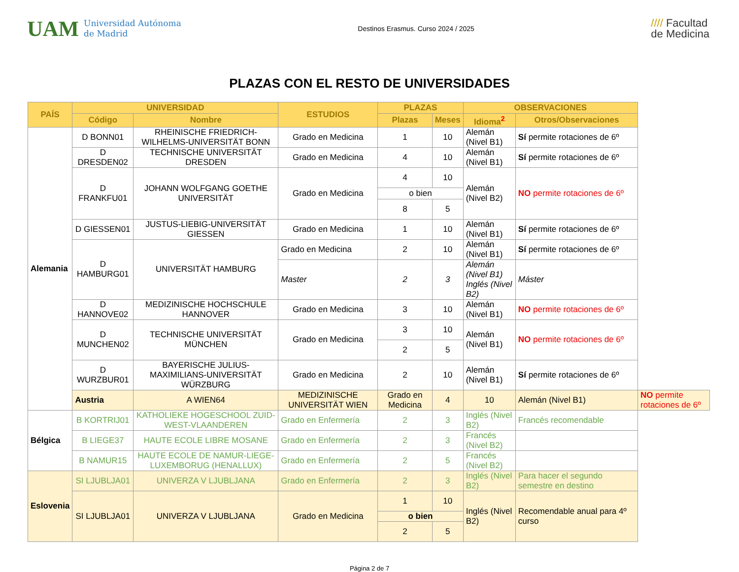UAM Universidad Autónoma
de Madrid
Destinos Erasmus. Curso 2024 / 2025
//// Facultad
de Medicina
PLAZAS CON EL RESTO DE UNIVERSIDADES
| PAÍS | UNIVERSIDAD | | ESTUDIOS | PLAZAS | | OBSERVACIONES | | |
| --- | --- | --- | --- | --- | --- | --- | --- | --- |
| | Código | Nombre | | Plazas | Meses | Idioma<sup>2</sup> | Otros/Observaciones | |
| Alemania | D BONN01 | RHEINISCHE FRIEDRICH-WILHELMS-UNIVERSITÄT BONN | Grado en Medicina | 1 | 10 | Alemán (Nivel B1) | Sí permite rotaciones de 6º | |
| | D DRESDEN02 | TECHNISCHE UNIVERSITÄT DRESDEN | Grado en Medicina | 4 | 10 | Alemán (Nivel B1) | Sí permite rotaciones de 6º | |
| | D FRANKFU01 | JOHANN WOLFGANG GOETHE UNIVERSITÄT | Grado en Medicina | 4 | 10 | Alemán (Nivel B2) | NO permite rotaciones de 6º | |
| | | | | o bien | | | | |
| | | | | 8 | 5 | | | |
| | D GIESSEN01 | JUSTUS-LIEBIG-UNIVERSITÄT GIESSEN | Grado en Medicina | 1 | 10 | Alemán (Nivel B1) | Sí permite rotaciones de 6º | |
| | D HAMBURG01 | UNIVERSITÄT HAMBURG | Grado en Medicina | 2 | 10 | Alemán (Nivel B1) | Sí permite rotaciones de 6º | |
| | | | Master | 2 | 3 | Alemán (Nivel B1) Inglés (Nivel B2) | Máster | |
| | D HANNOVE02 | MEDIZINISCHE HOCHSCHULE HANNOVER | Grado en Medicina | 3 | 10 | Alemán (Nivel B1) | NO permite rotaciones de 6º | |
| | D MUNCHEN02 | TECHNISCHE UNIVERSITÄT MÜNCHEN | Grado en Medicina | 3 | 10 | Alemán (Nivel B1) | NO permite rotaciones de 6º | |
| | | | | 2 | 5 | | | |
| | D WURZBUR01 | BAYERISCHE JULIUS-MAXIMILIANS-UNIVERSITÄT WÜRZBURG | Grado en Medicina | 2 | 10 | Alemán (Nivel B1) | Sí permite rotaciones de 6º | |
| | Austria | A WIEN64 | MEDIZINISCHE UNIVERSITÄT WIEN | Grado en Medicina | 4 | 10 | Alemán (Nivel B1) | NO permite rotaciones de 6º |
| Bélgica | B KORTRIJ01 | KATHOLIEKE HOGESCHOOL ZUID-WEST-VLAANDEREN | Grado en Enfermería | 2 | 3 | Inglés (Nivel B2) | Francés recomendable | |
| | B LIEGE37 | HAUTE ECOLE LIBRE MOSANE | Grado en Enfermería | 2 | 3 | Francés (Nivel B2) | | |
| | B NAMUR15 | HAUTE ECOLE DE NAMUR-LIEGE-LUXEMBORUG (HENALLUX) | Grado en Enfermería | 2 | 5 | Francés (Nivel B2) | | |
| Eslovenia | SI LJUBLJA01 | UNIVERZA V LJUBLJANA | Grado en Enfermería | 2 | 3 | Inglés (Nivel B2) | Para hacer el segundo semestre en destino | |
| | SI LJUBLJA01 | UNIVERZA V LJUBLJANA | Grado en Medicina | 1 | 10 | Inglés (Nivel B2) | Recomendable anual para 4º curso | |
| | | | | o bien | | | | |
| | | | | 2 | 5 | | | |
Página 2 de 7